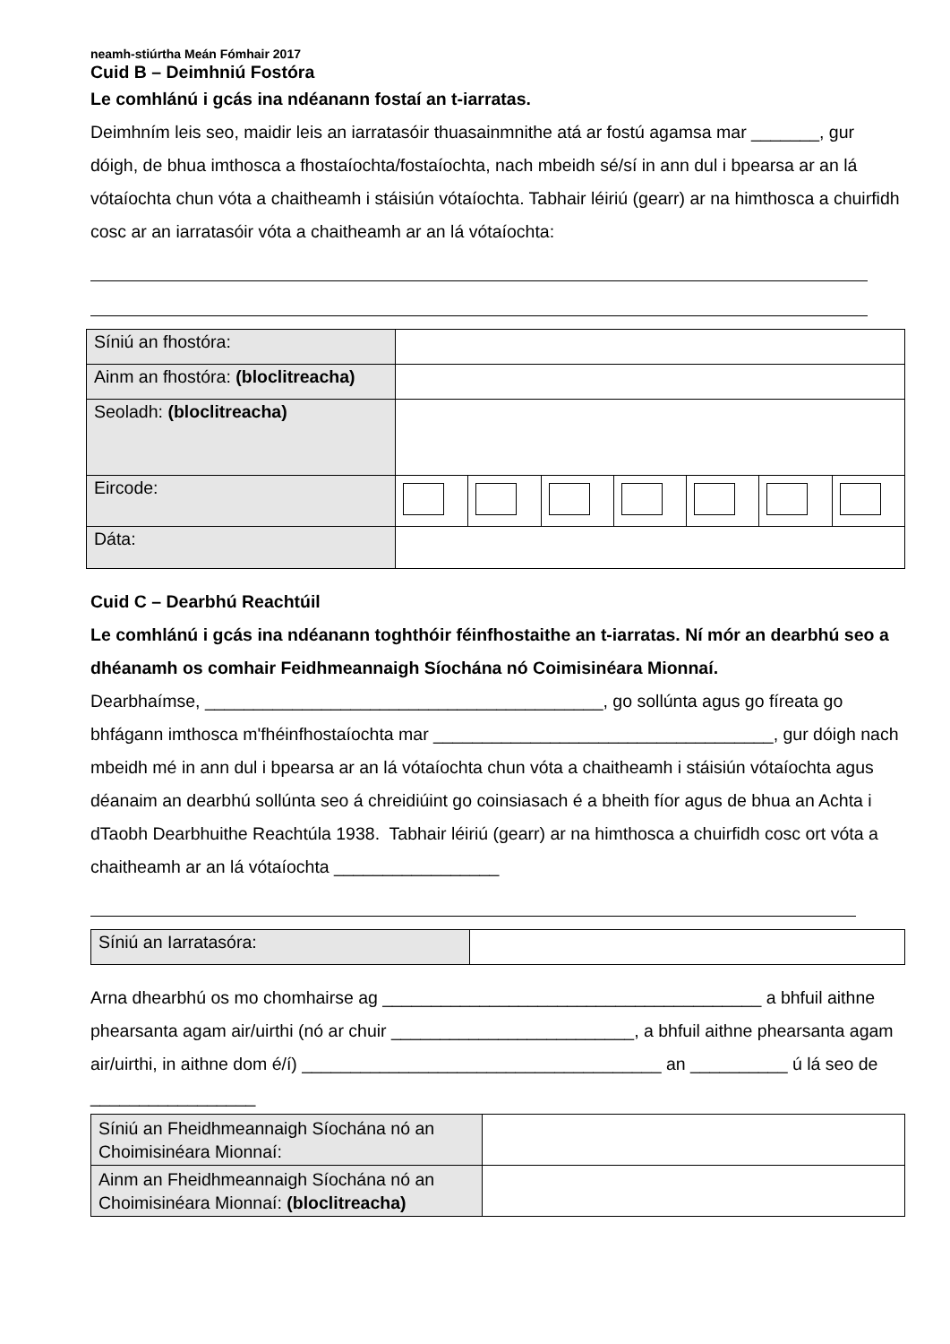neamh-stiúrtha Meán Fómhair 2017
Cuid B – Deimhniú Fostóra
Le comhlánú i gcás ina ndéanann fostaí an t-iarratas.
Deimhním leis seo, maidir leis an iarratasóir thuasainmnithe atá ar fostú agamsa mar _______, gur dóigh, de bhua imthosca a fhostaíochta/fostaíochta, nach mbeidh sé/sí in ann dul i bpearsa ar an lá vótaíochta chun vóta a chaitheamh i stáisiún vótaíochta. Tabhair léiriú (gearr) ar na himthosca a chuirfidh cosc ar an iarratasóir vóta a chaitheamh ar an lá vótaíochta:
| Síniú an fhostóra: | | | | | | | |
| Ainm an fhostóra: (bloclitreacha) | | | | | | | |
| Seoladh: (bloclitreacha) | | | | | | | |
| Eircode: | | | | | | | |
| Dáta: | | | | | | | |
Cuid C – Dearbhú Reachtúil
Le comhlánú i gcás ina ndéanann toghthóir féinfhostaithe an t-iarratas. Ní mór an dearbhú seo a dhéanamh os comhair Feidhmeannaigh Síochána nó Coimisinéara Mionnaí.
Dearbhaímse, _________________________________________, go sollúnta agus go fíreata go bhfágann imthosca m'fhéinfhostaíochta mar ___________________________________, gur dóigh nach mbeidh mé in ann dul i bpearsa ar an lá vótaíochta chun vóta a chaitheamh i stáisiún vótaíochta agus déanaim an dearbhú sollúnta seo á chreidiúint go coinsiasach é a bheith fíor agus de bhua an Achta i dTaobh Dearbhuithe Reachtúla 1938. Tabhair léiriú (gearr) ar na himthosca a chuirfidh cosc ort vóta a chaitheamh ar an lá vótaíochta _________________
| Síniú an Iarratasóra: | |
Arna dhearbhú os mo chomhairse ag _______________________________________ a bhfuil aithne phearsanta agam air/uirthi (nó ar chuir _________________________, a bhfuil aithne phearsanta agam air/uirthi, in aithne dom é/í) _____________________________________ an __________ ú lá seo de _________________
| Síniú an Fheidhmeannaigh Síochána nó an Choimisinéara Mionnaí: | |
| Ainm an Fheidhmeannaigh Síochána nó an Choimisinéara Mionnaí: (bloclitreacha) | |